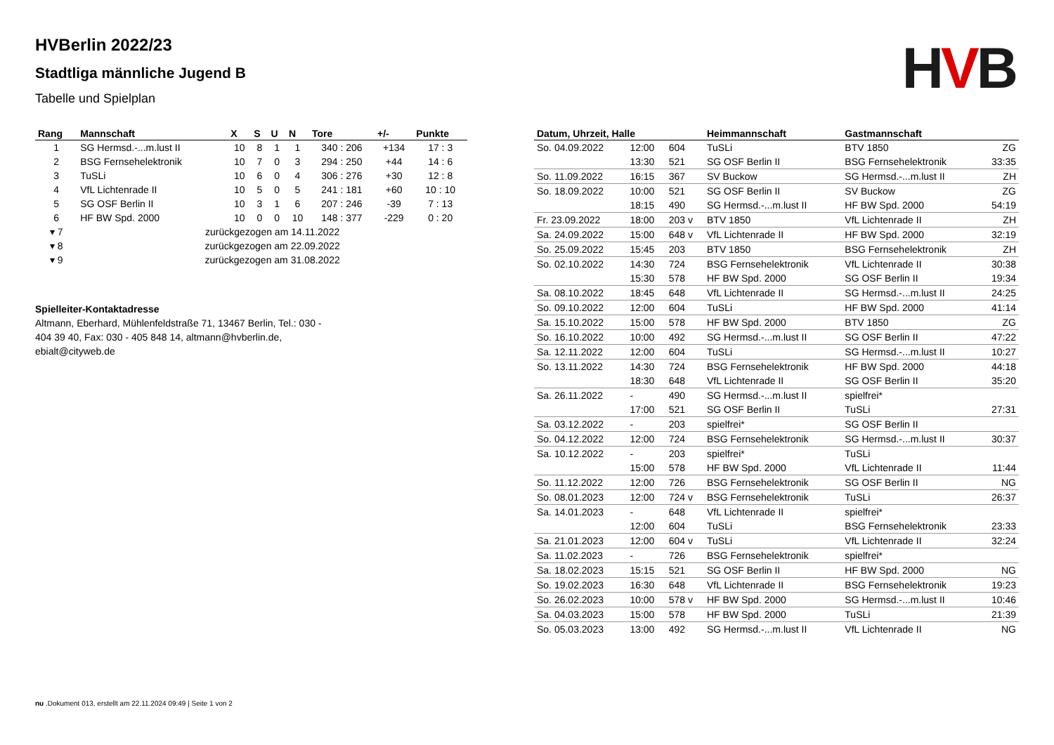HVB
HVBerlin 2022/23
Stadtliga männliche Jugend B
Tabelle und Spielplan
| Rang | Mannschaft | X | S | U | N | Tore | +/- | Punkte |
| --- | --- | --- | --- | --- | --- | --- | --- | --- |
| 1 | SG Hermsd.-...m.lust II | 10 | 8 | 1 | 1 | 340 : 206 | +134 | 17 : 3 |
| 2 | BSG Fernsehelektronik | 10 | 7 | 0 | 3 | 294 : 250 | +44 | 14 : 6 |
| 3 | TuSLi | 10 | 6 | 0 | 4 | 306 : 276 | +30 | 12 : 8 |
| 4 | VfL Lichtenrade II | 10 | 5 | 0 | 5 | 241 : 181 | +60 | 10 : 10 |
| 5 | SG OSF Berlin II | 10 | 3 | 1 | 6 | 207 : 246 | -39 | 7 : 13 |
| 6 | HF BW Spd. 2000 | 10 | 0 | 0 | 10 | 148 : 377 | -229 | 0 : 20 |
| ▾ 7 | zurückgezogen am 14.11.2022 | | | | | | | |
| ▾ 8 | zurückgezogen am 22.09.2022 | | | | | | | |
| ▾ 9 | zurückgezogen am 31.08.2022 | | | | | | | |
Spielleiter-Kontaktadresse
Altmann, Eberhard, Mühlenfeldstraße 71, 13467 Berlin, Tel.: 030 - 404 39 40, Fax: 030 - 405 848 14, altmann@hvberlin.de, ebialt@cityweb.de
| Datum, Uhrzeit, Halle | | | Heimmannschaft | Gastmannschaft | |
| --- | --- | --- | --- | --- | --- |
| So. 04.09.2022 | 12:00 | 604 | TuSLi | BTV 1850 | ZG |
| | 13:30 | 521 | SG OSF Berlin II | BSG Fernsehelektronik | 33:35 |
| So. 11.09.2022 | 16:15 | 367 | SV Buckow | SG Hermsd.-...m.lust II | ZH |
| So. 18.09.2022 | 10:00 | 521 | SG OSF Berlin II | SV Buckow | ZG |
| | 18:15 | 490 | SG Hermsd.-...m.lust II | HF BW Spd. 2000 | 54:19 |
| Fr. 23.09.2022 | 18:00 | 203 v | BTV 1850 | VfL Lichtenrade II | ZH |
| Sa. 24.09.2022 | 15:00 | 648 v | VfL Lichtenrade II | HF BW Spd. 2000 | 32:19 |
| So. 25.09.2022 | 15:45 | 203 | BTV 1850 | BSG Fernsehelektronik | ZH |
| So. 02.10.2022 | 14:30 | 724 | BSG Fernsehelektronik | VfL Lichtenrade II | 30:38 |
| | 15:30 | 578 | HF BW Spd. 2000 | SG OSF Berlin II | 19:34 |
| Sa. 08.10.2022 | 18:45 | 648 | VfL Lichtenrade II | SG Hermsd.-...m.lust II | 24:25 |
| So. 09.10.2022 | 12:00 | 604 | TuSLi | HF BW Spd. 2000 | 41:14 |
| Sa. 15.10.2022 | 15:00 | 578 | HF BW Spd. 2000 | BTV 1850 | ZG |
| So. 16.10.2022 | 10:00 | 492 | SG Hermsd.-...m.lust II | SG OSF Berlin II | 47:22 |
| Sa. 12.11.2022 | 12:00 | 604 | TuSLi | SG Hermsd.-...m.lust II | 10:27 |
| So. 13.11.2022 | 14:30 | 724 | BSG Fernsehelektronik | HF BW Spd. 2000 | 44:18 |
| | 18:30 | 648 | VfL Lichtenrade II | SG OSF Berlin II | 35:20 |
| Sa. 26.11.2022 | - | 490 | SG Hermsd.-...m.lust II | spielfrei* | |
| | 17:00 | 521 | SG OSF Berlin II | TuSLi | 27:31 |
| Sa. 03.12.2022 | - | 203 | spielfrei* | SG OSF Berlin II | |
| So. 04.12.2022 | 12:00 | 724 | BSG Fernsehelektronik | SG Hermsd.-...m.lust II | 30:37 |
| Sa. 10.12.2022 | - | 203 | spielfrei* | TuSLi | |
| | 15:00 | 578 | HF BW Spd. 2000 | VfL Lichtenrade II | 11:44 |
| So. 11.12.2022 | 12:00 | 726 | BSG Fernsehelektronik | SG OSF Berlin II | NG |
| So. 08.01.2023 | 12:00 | 724 v | BSG Fernsehelektronik | TuSLi | 26:37 |
| Sa. 14.01.2023 | - | 648 | VfL Lichtenrade II | spielfrei* | |
| | 12:00 | 604 | TuSLi | BSG Fernsehelektronik | 23:33 |
| Sa. 21.01.2023 | 12:00 | 604 v | TuSLi | VfL Lichtenrade II | 32:24 |
| Sa. 11.02.2023 | - | 726 | BSG Fernsehelektronik | spielfrei* | |
| Sa. 18.02.2023 | 15:15 | 521 | SG OSF Berlin II | HF BW Spd. 2000 | NG |
| So. 19.02.2023 | 16:30 | 648 | VfL Lichtenrade II | BSG Fernsehelektronik | 19:23 |
| So. 26.02.2023 | 10:00 | 578 v | HF BW Spd. 2000 | SG Hermsd.-...m.lust II | 10:46 |
| Sa. 04.03.2023 | 15:00 | 578 | HF BW Spd. 2000 | TuSLi | 21:39 |
| So. 05.03.2023 | 13:00 | 492 | SG Hermsd.-...m.lust II | VfL Lichtenrade II | NG |
nu .Dokument 013, erstellt am 22.11.2024 09:49 | Seite 1 von 2